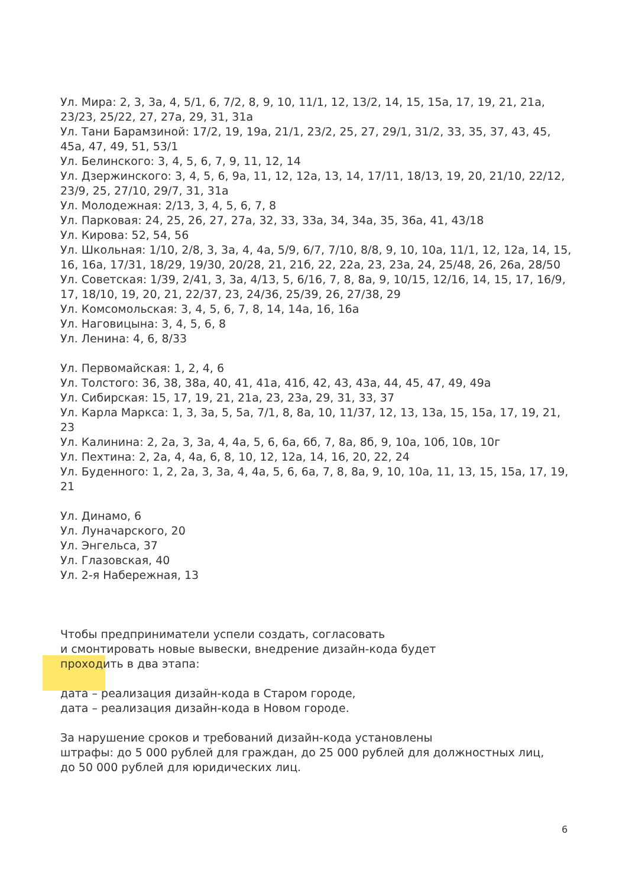Ул. Мира: 2, 3, 3а, 4, 5/1, 6, 7/2, 8, 9, 10, 11/1, 12, 13/2, 14, 15, 15а, 17, 19, 21, 21а, 23/23, 25/22, 27, 27а, 29, 31, 31а
Ул. Тани Барамзиной: 17/2, 19, 19а, 21/1, 23/2, 25, 27, 29/1, 31/2, 33, 35, 37, 43, 45, 45а, 47, 49, 51, 53/1
Ул. Белинского: 3, 4, 5, 6, 7, 9, 11, 12, 14
Ул. Дзержинского: 3, 4, 5, 6, 9а, 11, 12, 12а, 13, 14, 17/11, 18/13, 19, 20, 21/10, 22/12, 23/9, 25, 27/10, 29/7, 31, 31а
Ул. Молодежная: 2/13, 3, 4, 5, 6, 7, 8
Ул. Парковая: 24, 25, 26, 27, 27а, 32, 33, 33а, 34, 34а, 35, 36а, 41, 43/18
Ул. Кирова: 52, 54, 56
Ул. Школьная: 1/10, 2/8, 3, 3а, 4, 4а, 5/9, 6/7, 7/10, 8/8, 9, 10, 10а, 11/1, 12, 12а, 14, 15, 16, 16а, 17/31, 18/29, 19/30, 20/28, 21, 21б, 22, 22а, 23, 23а, 24, 25/48, 26, 26а, 28/50
Ул. Советская: 1/39, 2/41, 3, 3а, 4/13, 5, 6/16, 7, 8, 8а, 9, 10/15, 12/16, 14, 15, 17, 16/9, 17, 18/10, 19, 20, 21, 22/37, 23, 24/36, 25/39, 26, 27/38, 29
Ул. Комсомольская: 3, 4, 5, 6, 7, 8, 14, 14а, 16, 16а
Ул. Наговицына: 3, 4, 5, 6, 8
Ул. Ленина: 4, 6, 8/33
Ул. Первомайская: 1, 2, 4, 6
Ул. Толстого: 36, 38, 38а, 40, 41, 41а, 41б, 42, 43, 43а, 44, 45, 47, 49, 49а
Ул. Сибирская: 15, 17, 19, 21, 21а, 23, 23а, 29, 31, 33, 37
Ул. Карла Маркса: 1, 3, 3а, 5, 5а, 7/1, 8, 8а, 10, 11/37, 12, 13, 13а, 15, 15а, 17, 19, 21, 23
Ул. Калинина: 2, 2а, 3, 3а, 4, 4а, 5, 6, 6а, 6б, 7, 8а, 8б, 9, 10а, 10б, 10в, 10г
Ул. Пехтина: 2, 2а, 4, 4а, 6, 8, 10, 12, 12а, 14, 16, 20, 22, 24
Ул. Буденного: 1, 2, 2а, 3, 3а, 4, 4а, 5, 6, 6а, 7, 8, 8а, 9, 10, 10а, 11, 13, 15, 15а, 17, 19, 21
Ул. Динамо, 6
Ул. Луначарского, 20
Ул. Энгельса, 37
Ул. Глазовская, 40
Ул. 2-я Набережная, 13
Чтобы предприниматели успели создать, согласовать
и смонтировать новые вывески, внедрение дизайн-кода будет
проходить в два этапа:
дата – реализация дизайн-кода в Старом городе,
дата – реализация дизайн-кода в Новом городе.
За нарушение сроков и требований дизайн-кода установлены
штрафы: до 5 000 рублей для граждан, до 25 000 рублей для должностных лиц,
до 50 000 рублей для юридических лиц.
6